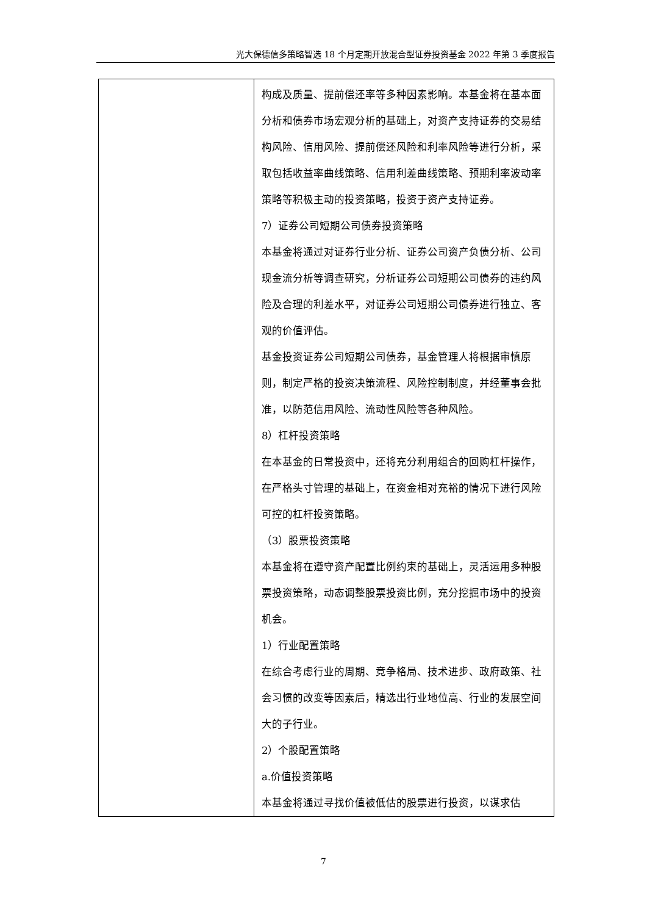光大保德信多策略智选 18 个月定期开放混合型证券投资基金 2022 年第 3 季度报告
| | 构成及质量、提前偿还率等多种因素影响。本基金将在基本面分析和债券市场宏观分析的基础上，对资产支持证券的交易结构风险、信用风险、提前偿还风险和利率风险等进行分析，采取包括收益率曲线策略、信用利差曲线策略、预期利率波动率策略等积极主动的投资策略，投资于资产支持证券。 7）证券公司短期公司债券投资策略 本基金将通过对证券行业分析、证券公司资产负债分析、公司现金流分析等调查研究，分析证券公司短期公司债券的违约风险及合理的利差水平，对证券公司短期公司债券进行独立、客观的价值评估。 基金投资证券公司短期公司债券，基金管理人将根据审慎原则，制定严格的投资决策流程、风险控制制度，并经董事会批准，以防范信用风险、流动性风险等各种风险。 8）杠杆投资策略 在本基金的日常投资中，还将充分利用组合的回购杠杆操作，在严格头寸管理的基础上，在资金相对充裕的情况下进行风险可控的杠杆投资策略。 （3）股票投资策略 本基金将在遵守资产配置比例约束的基础上，灵活运用多种股票投资策略，动态调整股票投资比例，充分挖掘市场中的投资机会。 1）行业配置策略 在综合考虑行业的周期、竞争格局、技术进步、政府政策、社会习惯的改变等因素后，精选出行业地位高、行业的发展空间大的子行业。 2）个股配置策略 a.价值投资策略 本基金将通过寻找价值被低估的股票进行投资，以谋求估 |
7